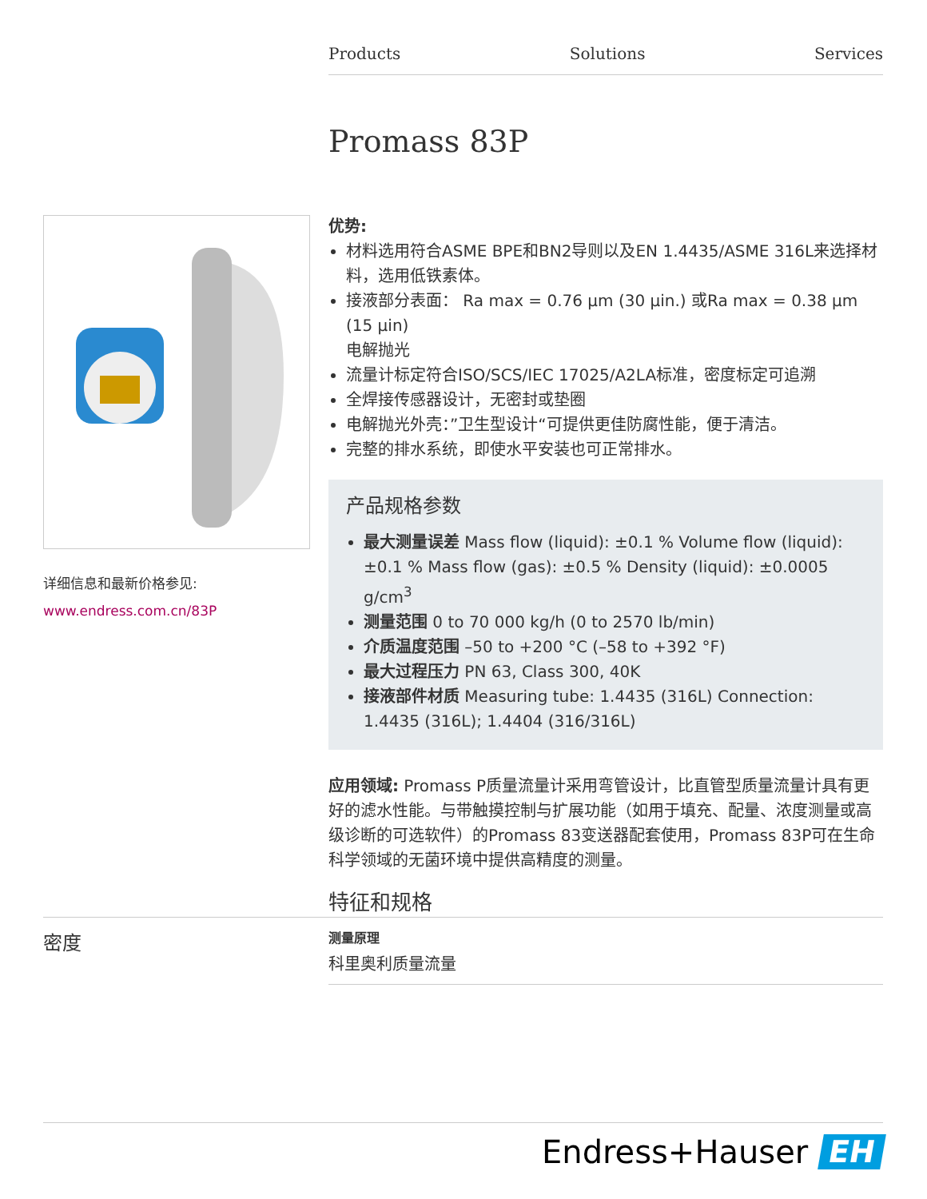Products Solutions Services
Promass 83P
详细信息和最新价格参见:
www.endress.com.cn/83P
优势:
材料选用符合ASME BPE和BN2导则以及EN 1.4435/ASME 316L来选择材料，选用低铁素体。
接液部分表面： Ra max = 0.76 µm (30 µin.) 或Ra max = 0.38 µm (15 µin)
电解抛光
流量计标定符合ISO/SCS/IEC 17025/A2LA标准，密度标定可追溯
全焊接传感器设计，无密封或垫圈
电解抛光外壳：”卫生型设计“可提供更佳防腐性能，便于清洁。
完整的排水系统，即使水平安装也可正常排水。
产品规格参数
最大测量误差 Mass flow (liquid): ±0.1 % Volume flow (liquid): ±0.1 % Mass flow (gas): ±0.5 % Density (liquid): ±0.0005 g/cm<sup>3</sup>
测量范围 0 to 70 000 kg/h (0 to 2570 lb/min)
介质温度范围 –50 to +200 °C (–58 to +392 °F)
最大过程压力 PN 63, Class 300, 40K
接液部件材质 Measuring tube: 1.4435 (316L) Connection: 1.4435 (316L); 1.4404 (316/316L)
应用领域: Promass P质量流量计采用弯管设计，比直管型质量流量计具有更好的滤水性能。与带触摸控制与扩展功能（如用于填充、配量、浓度测量或高级诊断的可选软件）的Promass 83变送器配套使用，Promass 83P可在生命科学领域的无菌环境中提供高精度的测量。
特征和规格
密度
测量原理
科里奥利质量流量
Endress+Hauser EH